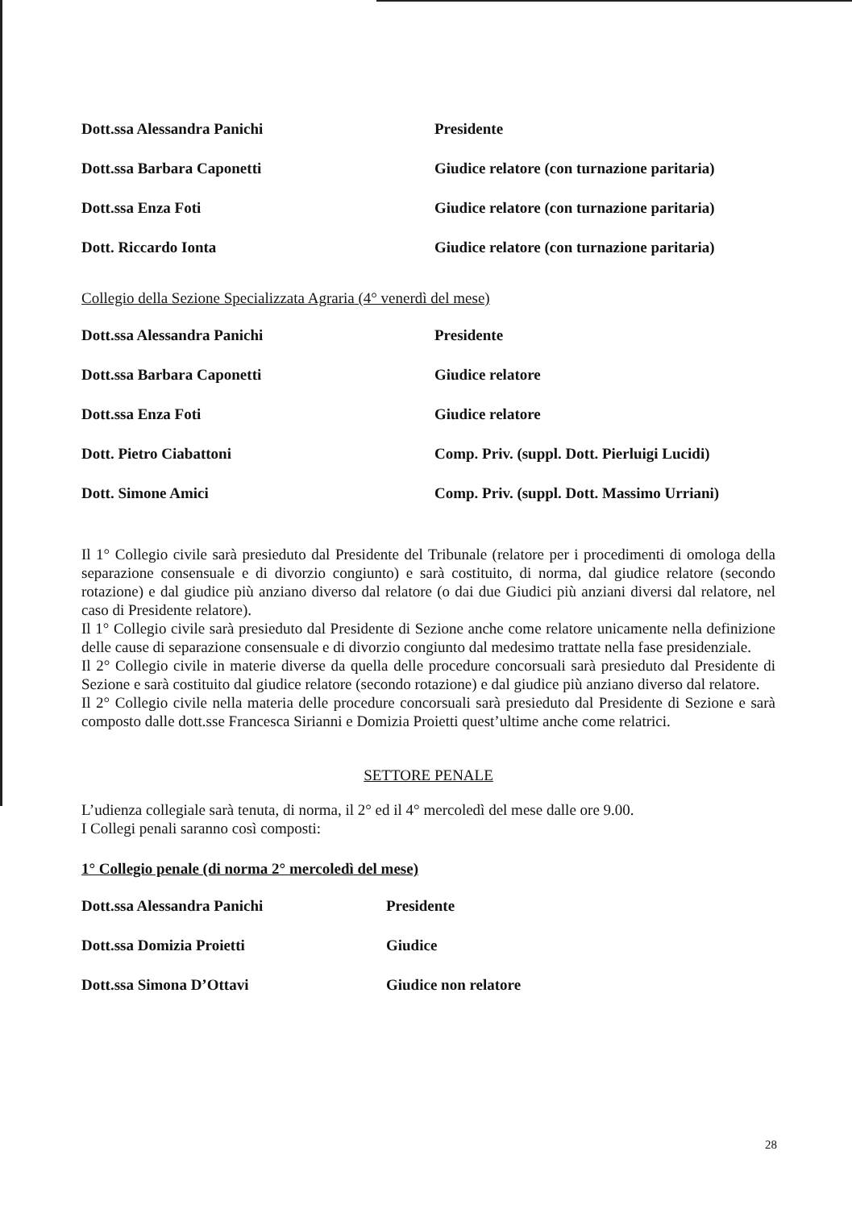| Dott.ssa Alessandra Panichi | Presidente |
| Dott.ssa Barbara Caponetti | Giudice relatore (con turnazione paritaria) |
| Dott.ssa Enza Foti | Giudice relatore (con turnazione paritaria) |
| Dott. Riccardo Ionta | Giudice relatore (con turnazione paritaria) |
Collegio della Sezione Specializzata Agraria (4° venerdì del mese)
| Dott.ssa Alessandra Panichi | Presidente |
| Dott.ssa Barbara Caponetti | Giudice relatore |
| Dott.ssa Enza Foti | Giudice relatore |
| Dott. Pietro Ciabattoni | Comp. Priv. (suppl. Dott. Pierluigi Lucidi) |
| Dott. Simone Amici | Comp. Priv. (suppl. Dott. Massimo Urriani) |
Il 1° Collegio civile sarà presieduto dal Presidente del Tribunale (relatore per i procedimenti di omologa della separazione consensuale e di divorzio congiunto) e sarà costituito, di norma, dal giudice relatore (secondo rotazione) e dal giudice più anziano diverso dal relatore (o dai due Giudici più anziani diversi dal relatore, nel caso di Presidente relatore).
Il 1° Collegio civile sarà presieduto dal Presidente di Sezione anche come relatore unicamente nella definizione delle cause di separazione consensuale e di divorzio congiunto dal medesimo trattate nella fase presidenziale.
Il 2° Collegio civile in materie diverse da quella delle procedure concorsuali sarà presieduto dal Presidente di Sezione e sarà costituito dal giudice relatore (secondo rotazione) e dal giudice più anziano diverso dal relatore.
Il 2° Collegio civile nella materia delle procedure concorsuali sarà presieduto dal Presidente di Sezione e sarà composto dalle dott.sse Francesca Sirianni e Domizia Proietti quest’ultime anche come relatrici.
SETTORE PENALE
L’udienza collegiale sarà tenuta, di norma, il 2° ed il 4° mercoledì del mese dalle ore 9.00.
I Collegi penali saranno così composti:
1° Collegio penale (di norma 2° mercoledì del mese)
| Dott.ssa Alessandra Panichi | Presidente |
| Dott.ssa Domizia Proietti | Giudice |
| Dott.ssa Simona D’Ottavi | Giudice non relatore |
28